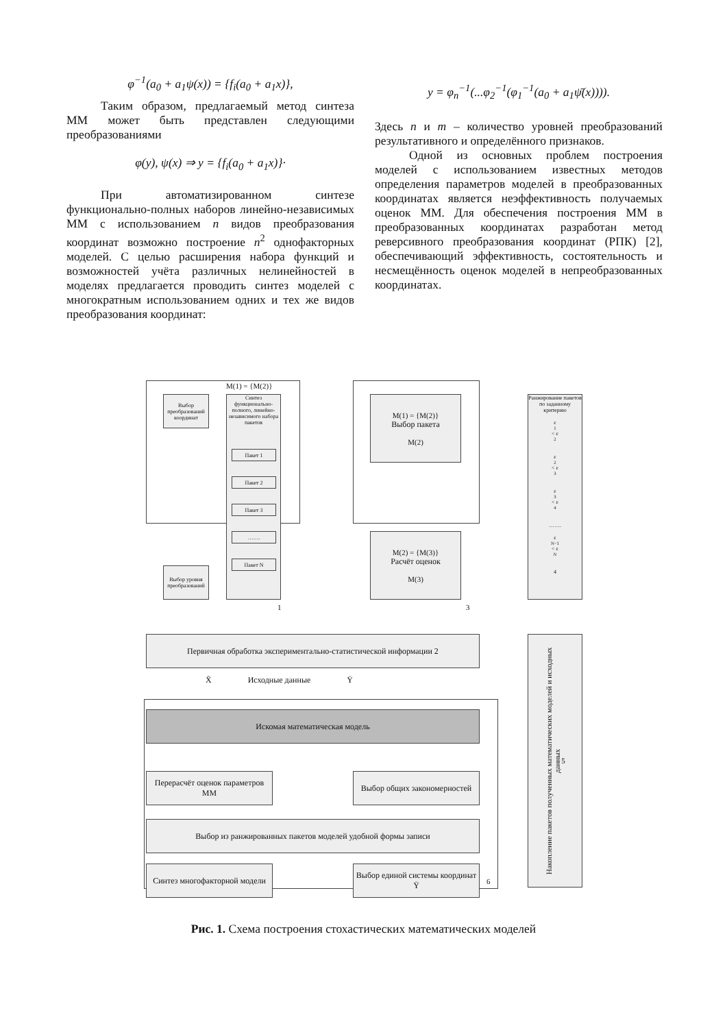φ<sup>−1</sup>(a<sub>0</sub> + a<sub>1</sub>ψ(x)) = {f<sub>i</sub>(a<sub>0</sub> + a<sub>1</sub>x)},
Таким образом, предлагаемый метод синтеза ММ может быть представлен следующими преобразованиями
φ(y), ψ(x) ⇒ y = {f<sub>i</sub>(a<sub>0</sub> + a<sub>1</sub>x)}·
При автоматизированном синтезе функционально-полных наборов линейно-независимых ММ с использованием n видов преобразования координат возможно построение n<sup>2</sup> однофакторных моделей. С целью расширения набора функций и возможностей учёта различных нелинейностей в моделях предлагается проводить синтез моделей с многократным использованием одних и тех же видов преобразования координат:
y = φ<sub>n</sub><sup>−1</sup>(...φ<sub>2</sub><sup>−1</sup>(φ<sub>1</sub><sup>−1</sup>(a<sub>0</sub> + a<sub>1</sub>ψ̄(x)))).
Здесь n и m – количество уровней преобразований результативного и определённого признаков.
Одной из основных проблем построения моделей с использованием известных методов определения параметров моделей в преобразованных координатах является неэффективность получаемых оценок ММ. Для обеспечения построения ММ в преобразованных координатах разработан метод реверсивного преобразования координат (РПК) [2], обеспечивающий эффективность, состоятельность и несмещённость оценок моделей в непреобразованных координатах.
M(1) = {M(2)}
Выбор преобразований координат
Синтез функционально-полного, линейно-независимого набора пакетов
Пакет 1
Пакет 2
Пакет 3
…….
Пакет N
Выбор уровня преобразований
1
M(1) = {M(2)}
Выбор пакета
M(2)
M(2) = {M(3)}
Расчёт оценок
M(3)
3
Ранжирование пакетов по заданному критерию
ε<sub>1</sub> < ε<sub>2</sub>
ε<sub>2</sub> < ε<sub>3</sub>
ε<sub>3</sub> < ε<sub>4</sub>
…….
ε<sub>N−1</sub> < ε<sub>N</sub>
4
Первичная обработка экспериментально-статистической информации 2
X̄ Исходные данные Ȳ
Накопление пакетов полученных математических моделей и исходных данных 5
Искомая математическая модель
Перерасчёт оценок параметров ММ
Выбор общих закономерностей
Выбор из ранжированных пакетов моделей удобной формы записи
Синтез многофакторной модели
Выбор единой системы координат Ȳ
6
Рис. 1. Схема построения стохастических математических моделей